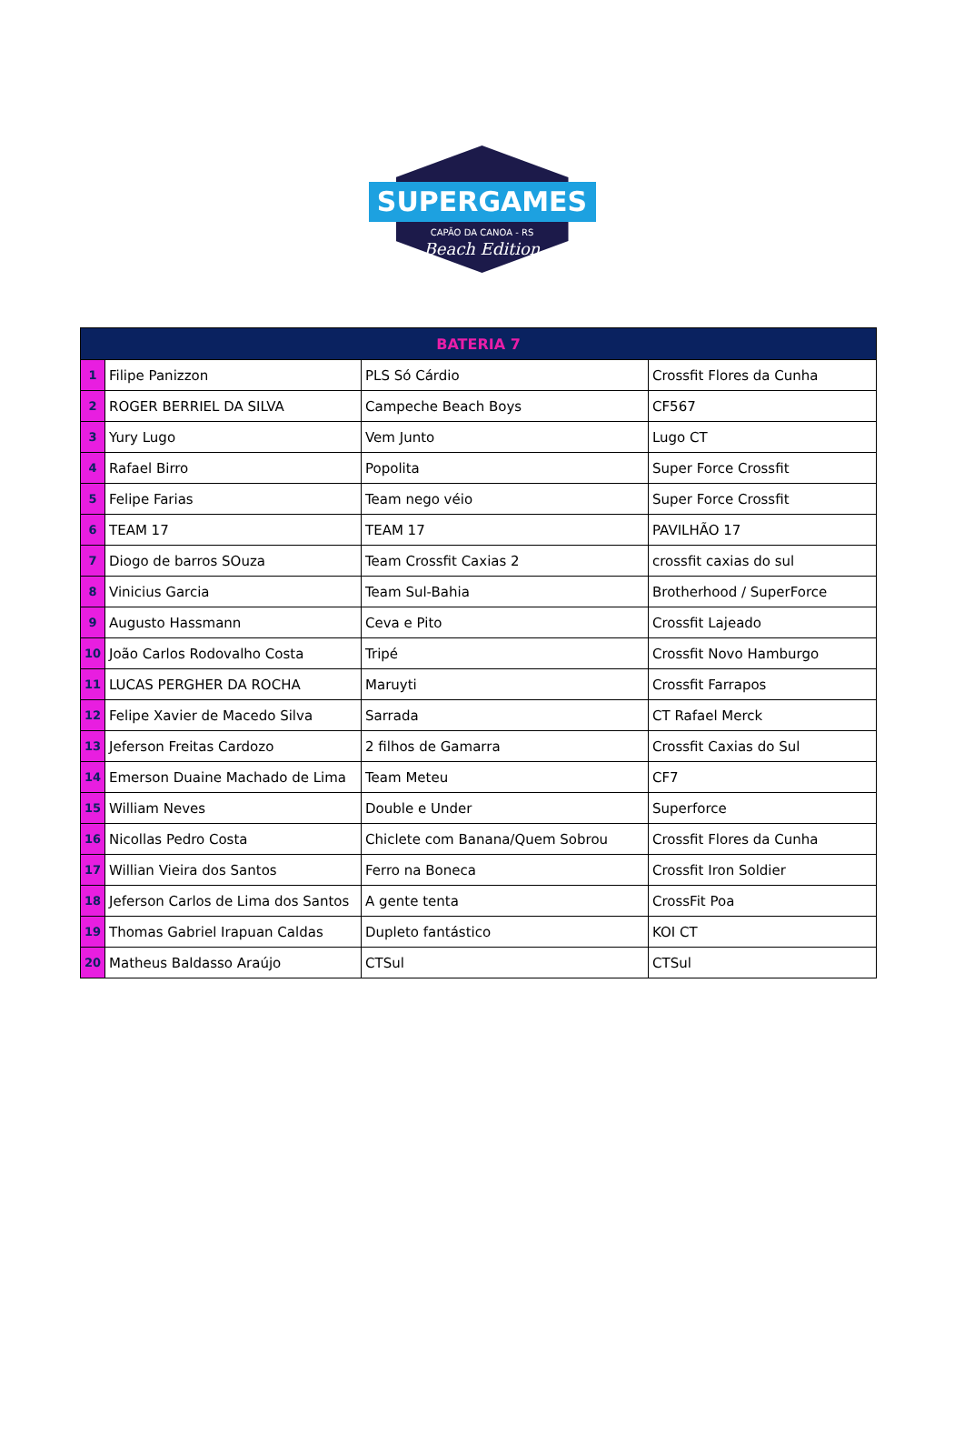SUPERGAMES
CAPÃO DA CANOA - RS
Beach Edition
| BATERIA 7 | | | |
| --- | --- | --- | --- |
| 1 | Filipe Panizzon | PLS Só Cárdio | Crossfit Flores da Cunha |
| 2 | ROGER BERRIEL DA SILVA | Campeche Beach Boys | CF567 |
| 3 | Yury Lugo | Vem Junto | Lugo CT |
| 4 | Rafael Birro | Popolita | Super Force Crossfit |
| 5 | Felipe Farias | Team nego véio | Super Force Crossfit |
| 6 | TEAM 17 | TEAM 17 | PAVILHÃO 17 |
| 7 | Diogo de barros SOuza | Team Crossfit Caxias 2 | crossfit caxias do sul |
| 8 | Vinicius Garcia | Team Sul-Bahia | Brotherhood / SuperForce |
| 9 | Augusto Hassmann | Ceva e Pito | Crossfit Lajeado |
| 10 | João Carlos Rodovalho Costa | Tripé | Crossfit Novo Hamburgo |
| 11 | LUCAS PERGHER DA ROCHA | Maruyti | Crossfit Farrapos |
| 12 | Felipe Xavier de Macedo Silva | Sarrada | CT Rafael Merck |
| 13 | Jeferson Freitas Cardozo | 2 filhos de Gamarra | Crossfit Caxias do Sul |
| 14 | Emerson Duaine Machado de Lima | Team Meteu | CF7 |
| 15 | William Neves | Double e Under | Superforce |
| 16 | Nicollas Pedro Costa | Chiclete com Banana/Quem Sobrou | Crossfit Flores da Cunha |
| 17 | Willian Vieira dos Santos | Ferro na Boneca | Crossfit Iron Soldier |
| 18 | Jeferson Carlos de Lima dos Santos | A gente tenta | CrossFit Poa |
| 19 | Thomas Gabriel Irapuan Caldas | Dupleto fantástico | KOI CT |
| 20 | Matheus Baldasso Araújo | CTSul | CTSul |